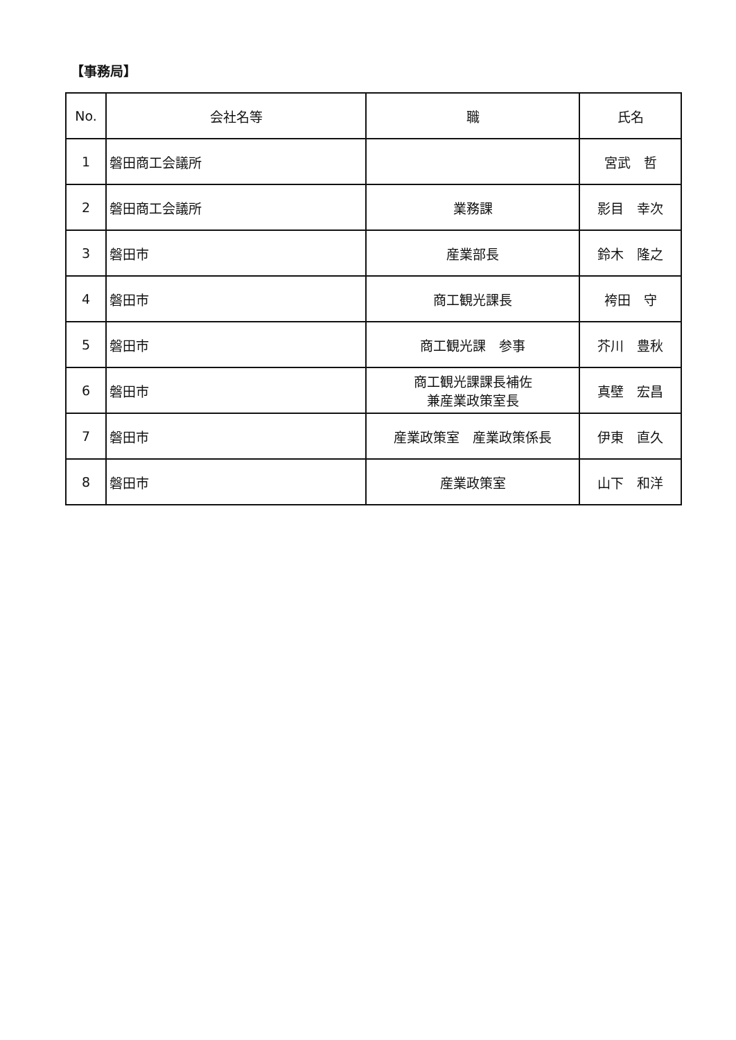【事務局】
| No. | 会社名等 | 職 | 氏名 |
| --- | --- | --- | --- |
| 1 | 磐田商工会議所 | | 宮武 哲 |
| 2 | 磐田商工会議所 | 業務課 | 影目 幸次 |
| 3 | 磐田市 | 産業部長 | 鈴木 隆之 |
| 4 | 磐田市 | 商工観光課長 | 袴田 守 |
| 5 | 磐田市 | 商工観光課 参事 | 芥川 豊秋 |
| 6 | 磐田市 | 商工観光課課長補佐 兼産業政策室長 | 真壁 宏昌 |
| 7 | 磐田市 | 産業政策室 産業政策係長 | 伊東 直久 |
| 8 | 磐田市 | 産業政策室 | 山下 和洋 |